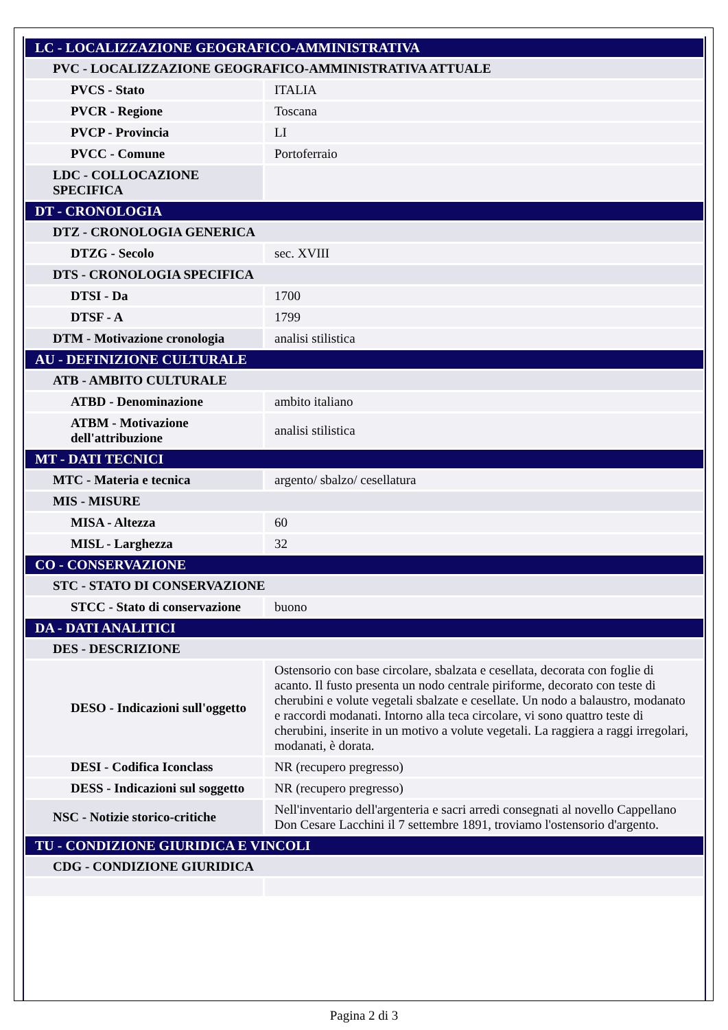| LC - LOCALIZZAZIONE GEOGRAFICO-AMMINISTRATIVA | |
| PVC - LOCALIZZAZIONE GEOGRAFICO-AMMINISTRATIVA ATTUALE | |
| PVCS - Stato | ITALIA |
| PVCR - Regione | Toscana |
| PVCP - Provincia | LI |
| PVCC - Comune | Portoferraio |
| LDC - COLLOCAZIONE SPECIFICA | |
| DT - CRONOLOGIA | |
| DTZ - CRONOLOGIA GENERICA | |
| DTZG - Secolo | sec. XVIII |
| DTS - CRONOLOGIA SPECIFICA | |
| DTSI - Da | 1700 |
| DTSF - A | 1799 |
| DTM - Motivazione cronologia | analisi stilistica |
| AU - DEFINIZIONE CULTURALE | |
| ATB - AMBITO CULTURALE | |
| ATBD - Denominazione | ambito italiano |
| ATBM - Motivazione dell'attribuzione | analisi stilistica |
| MT - DATI TECNICI | |
| MTC - Materia e tecnica | argento/ sbalzo/ cesellatura |
| MIS - MISURE | |
| MISA - Altezza | 60 |
| MISL - Larghezza | 32 |
| CO - CONSERVAZIONE | |
| STC - STATO DI CONSERVAZIONE | |
| STCC - Stato di conservazione | buono |
| DA - DATI ANALITICI | |
| DES - DESCRIZIONE | |
| DESO - Indicazioni sull'oggetto | Ostensorio con base circolare, sbalzata e cesellata, decorata con foglie di acanto. Il fusto presenta un nodo centrale piriforme, decorato con teste di cherubini e volute vegetali sbalzate e cesellate. Un nodo a balaustro, modanato e raccordi modanati. Intorno alla teca circolare, vi sono quattro teste di cherubini, inserite in un motivo a volute vegetali. La raggiera a raggi irregolari, modanati, è dorata. |
| DESI - Codifica Iconclass | NR (recupero pregresso) |
| DESS - Indicazioni sul soggetto | NR (recupero pregresso) |
| NSC - Notizie storico-critiche | Nell'inventario dell'argenteria e sacri arredi consegnati al novello Cappellano Don Cesare Lacchini il 7 settembre 1891, troviamo l'ostensorio d'argento. |
| TU - CONDIZIONE GIURIDICA E VINCOLI | |
| CDG - CONDIZIONE GIURIDICA | |
Pagina 2 di 3